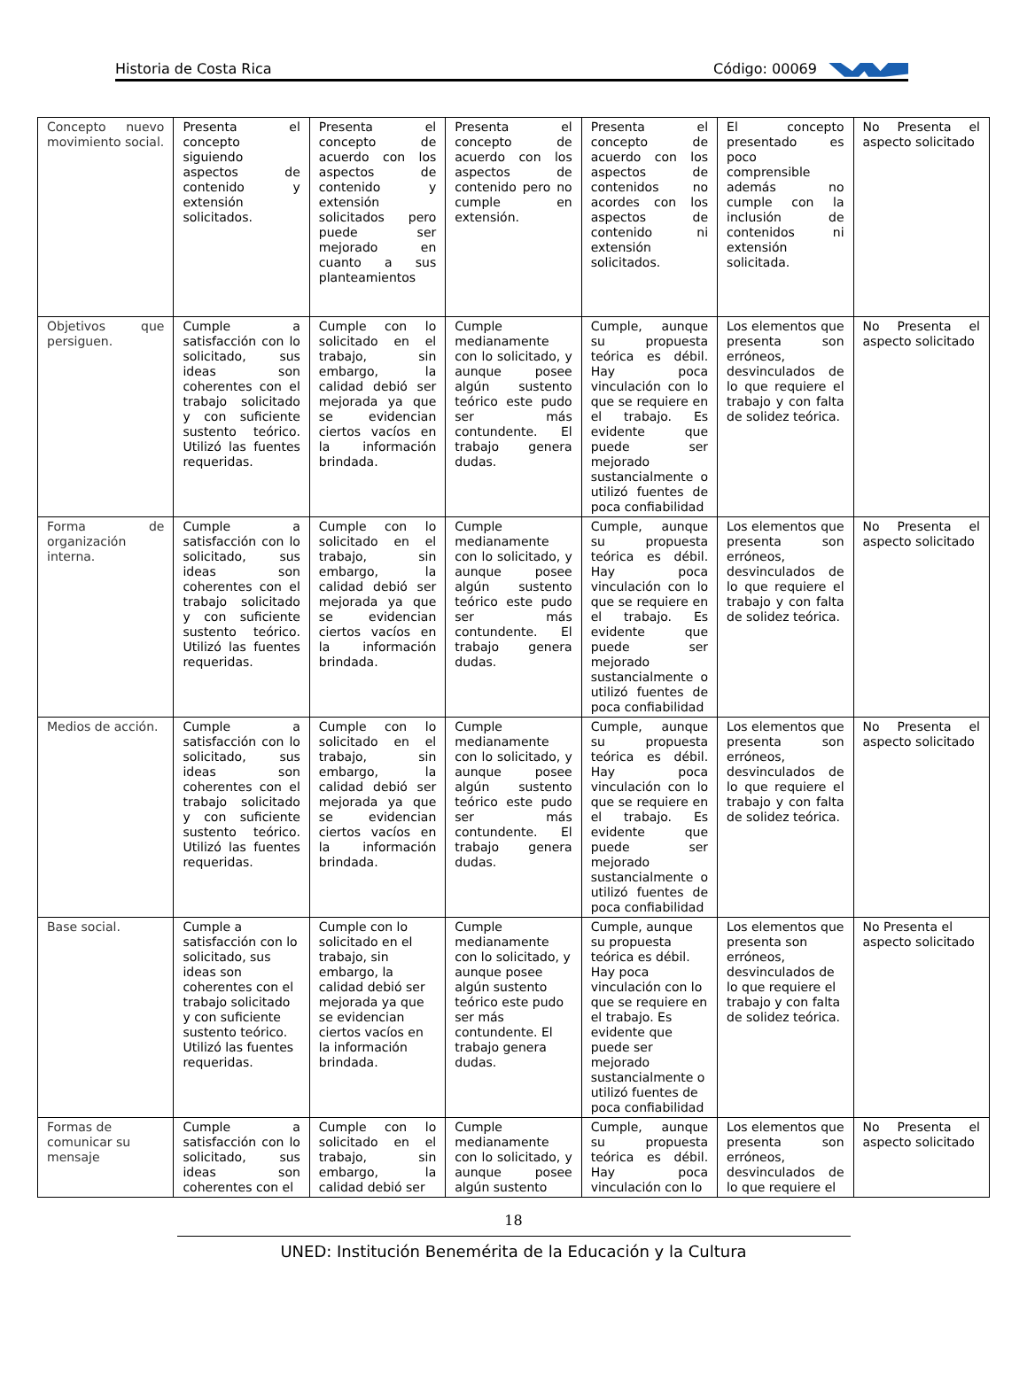Historia de Costa Rica Código: 00069
| Concepto nuevo movimiento social. | Presenta el concepto siguiendo aspectos de contenido y extensión solicitados. | Presenta el concepto de acuerdo con los aspectos de contenido y extensión solicitados pero puede ser mejorado en cuanto a sus planteamientos | Presenta el concepto de acuerdo con los aspectos de contenido pero no cumple en extensión. | Presenta el concepto de acuerdo con los aspectos de contenidos no acordes con los aspectos de contenido ni extensión solicitados. | El concepto presentado es poco comprensible además no cumple con la inclusión de contenidos ni extensión solicitada. | No Presenta el aspecto solicitado |
| Objetivos que persiguen. | Cumple a satisfacción con lo solicitado, sus ideas son coherentes con el trabajo solicitado y con suficiente sustento teórico. Utilizó las fuentes requeridas. | Cumple con lo solicitado en el trabajo, sin embargo, la calidad debió ser mejorada ya que se evidencian ciertos vacíos en la información brindada. | Cumple medianamente con lo solicitado, y aunque posee algún sustento teórico este pudo ser más contundente. El trabajo genera dudas. | Cumple, aunque su propuesta teórica es débil. Hay poca vinculación con lo que se requiere en el trabajo. Es evidente que puede ser mejorado sustancialmente o utilizó fuentes de poca confiabilidad | Los elementos que presenta son erróneos, desvinculados de lo que requiere el trabajo y con falta de solidez teórica. | No Presenta el aspecto solicitado |
| Forma de organización interna. | Cumple a satisfacción con lo solicitado, sus ideas son coherentes con el trabajo solicitado y con suficiente sustento teórico. Utilizó las fuentes requeridas. | Cumple con lo solicitado en el trabajo, sin embargo, la calidad debió ser mejorada ya que se evidencian ciertos vacíos en la información brindada. | Cumple medianamente con lo solicitado, y aunque posee algún sustento teórico este pudo ser más contundente. El trabajo genera dudas. | Cumple, aunque su propuesta teórica es débil. Hay poca vinculación con lo que se requiere en el trabajo. Es evidente que puede ser mejorado sustancialmente o utilizó fuentes de poca confiabilidad | Los elementos que presenta son erróneos, desvinculados de lo que requiere el trabajo y con falta de solidez teórica. | No Presenta el aspecto solicitado |
| Medios de acción. | Cumple a satisfacción con lo solicitado, sus ideas son coherentes con el trabajo solicitado y con suficiente sustento teórico. Utilizó las fuentes requeridas. | Cumple con lo solicitado en el trabajo, sin embargo, la calidad debió ser mejorada ya que se evidencian ciertos vacíos en la información brindada. | Cumple medianamente con lo solicitado, y aunque posee algún sustento teórico este pudo ser más contundente. El trabajo genera dudas. | Cumple, aunque su propuesta teórica es débil. Hay poca vinculación con lo que se requiere en el trabajo. Es evidente que puede ser mejorado sustancialmente o utilizó fuentes de poca confiabilidad | Los elementos que presenta son erróneos, desvinculados de lo que requiere el trabajo y con falta de solidez teórica. | No Presenta el aspecto solicitado |
| Base social. | Cumple a satisfacción con lo solicitado, sus ideas son coherentes con el trabajo solicitado y con suficiente sustento teórico. Utilizó las fuentes requeridas. | Cumple con lo solicitado en el trabajo, sin embargo, la calidad debió ser mejorada ya que se evidencian ciertos vacíos en la información brindada. | Cumple medianamente con lo solicitado, y aunque posee algún sustento teórico este pudo ser más contundente. El trabajo genera dudas. | Cumple, aunque su propuesta teórica es débil. Hay poca vinculación con lo que se requiere en el trabajo. Es evidente que puede ser mejorado sustancialmente o utilizó fuentes de poca confiabilidad | Los elementos que presenta son erróneos, desvinculados de lo que requiere el trabajo y con falta de solidez teórica. | No Presenta el aspecto solicitado |
| Formas de comunicar su mensaje | Cumple a satisfacción con lo solicitado, sus ideas son coherentes con el | Cumple con lo solicitado en el trabajo, sin embargo, la calidad debió ser | Cumple medianamente con lo solicitado, y aunque posee algún sustento | Cumple, aunque su propuesta teórica es débil. Hay poca vinculación con lo | Los elementos que presenta son erróneos, desvinculados de lo que requiere el | No Presenta el aspecto solicitado |
18
UNED: Institución Benemérita de la Educación y la Cultura